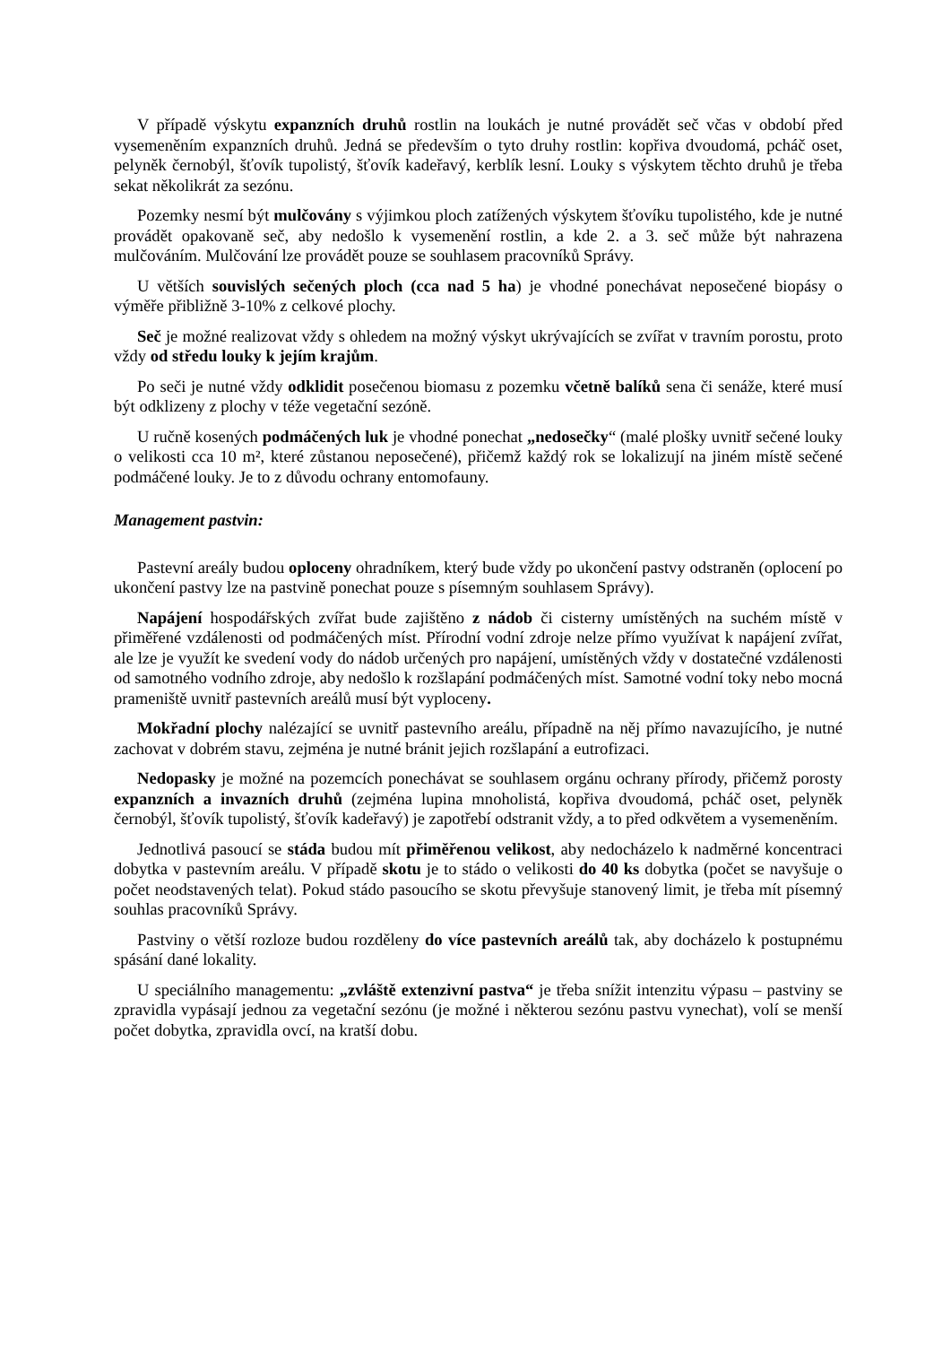V případě výskytu expanzních druhů rostlin na loukách je nutné provádět seč včas v období před vysemeněním expanzních druhů. Jedná se především o tyto druhy rostlin: kopřiva dvoudomá, pcháč oset, pelyněk černobýl, šťovík tupolistý, šťovík kadeřavý, kerblík lesní. Louky s výskytem těchto druhů je třeba sekat několikrát za sezónu.
Pozemky nesmí být mulčovány s výjimkou ploch zatížených výskytem šťovíku tupolistého, kde je nutné provádět opakovaně seč, aby nedošlo k vysemenění rostlin, a kde 2. a 3. seč může být nahrazena mulčováním. Mulčování lze provádět pouze se souhlasem pracovníků Správy.
U větších souvislých sečených ploch (cca nad 5 ha) je vhodné ponechávat neposečené biopásy o výměře přibližně 3-10% z celkové plochy.
Seč je možné realizovat vždy s ohledem na možný výskyt ukrývajících se zvířat v travním porostu, proto vždy od středu louky k jejím krajům.
Po seči je nutné vždy odklidit posečenou biomasu z pozemku včetně balíků sena či senáže, které musí být odklizeny z plochy v téže vegetační sezóně.
U ručně kosených podmáčených luk je vhodné ponechat „nedosečky“ (malé plošky uvnitř sečené louky o velikosti cca 10 m², které zůstanou neposečené), přičemž každý rok se lokalizují na jiném místě sečené podmáčené louky. Je to z důvodu ochrany entomofauny.
Management pastvin:
Pastevní areály budou oploceny ohradníkem, který bude vždy po ukončení pastvy odstraněn (oplocení po ukončení pastvy lze na pastvině ponechat pouze s písemným souhlasem Správy).
Napájení hospodářských zvířat bude zajištěno z nádob či cisterny umístěných na suchém místě v přiměřené vzdálenosti od podmáčených míst. Přírodní vodní zdroje nelze přímo využívat k napájení zvířat, ale lze je využít ke svedení vody do nádob určených pro napájení, umístěných vždy v dostatečné vzdálenosti od samotného vodního zdroje, aby nedošlo k rozšlapání podmáčených míst. Samotné vodní toky nebo mocná prameniště uvnitř pastevních areálů musí být vyploceny.
Mokřadní plochy nalézající se uvnitř pastevního areálu, případně na něj přímo navazujícího, je nutné zachovat v dobrém stavu, zejména je nutné bránit jejich rozšlapání a eutrofizaci.
Nedopasky je možné na pozemcích ponechávat se souhlasem orgánu ochrany přírody, přičemž porosty expanzních a invazních druhů (zejména lupina mnoholistá, kopřiva dvoudomá, pcháč oset, pelyněk černobýl, šťovík tupolistý, šťovík kadeřavý) je zapotřebí odstranit vždy, a to před odkvětem a vysemeněním.
Jednotlivá pasoucí se stáda budou mít přiměřenou velikost, aby nedocházelo k nadměrné koncentraci dobytka v pastevním areálu. V případě skotu je to stádo o velikosti do 40 ks dobytka (počet se navyšuje o počet neodstavených telat). Pokud stádo pasoucího se skotu převyšuje stanovený limit, je třeba mít písemný souhlas pracovníků Správy.
Pastviny o větší rozloze budou rozděleny do více pastevních areálů tak, aby docházelo k postupnému spásání dané lokality.
U speciálního managementu: „zvláště extenzivní pastva“ je třeba snížit intenzitu výpasu – pastviny se zpravidla vypásají jednou za vegetační sezónu (je možné i některou sezónu pastvu vynechat), volí se menší počet dobytka, zpravidla ovcí, na kratší dobu.